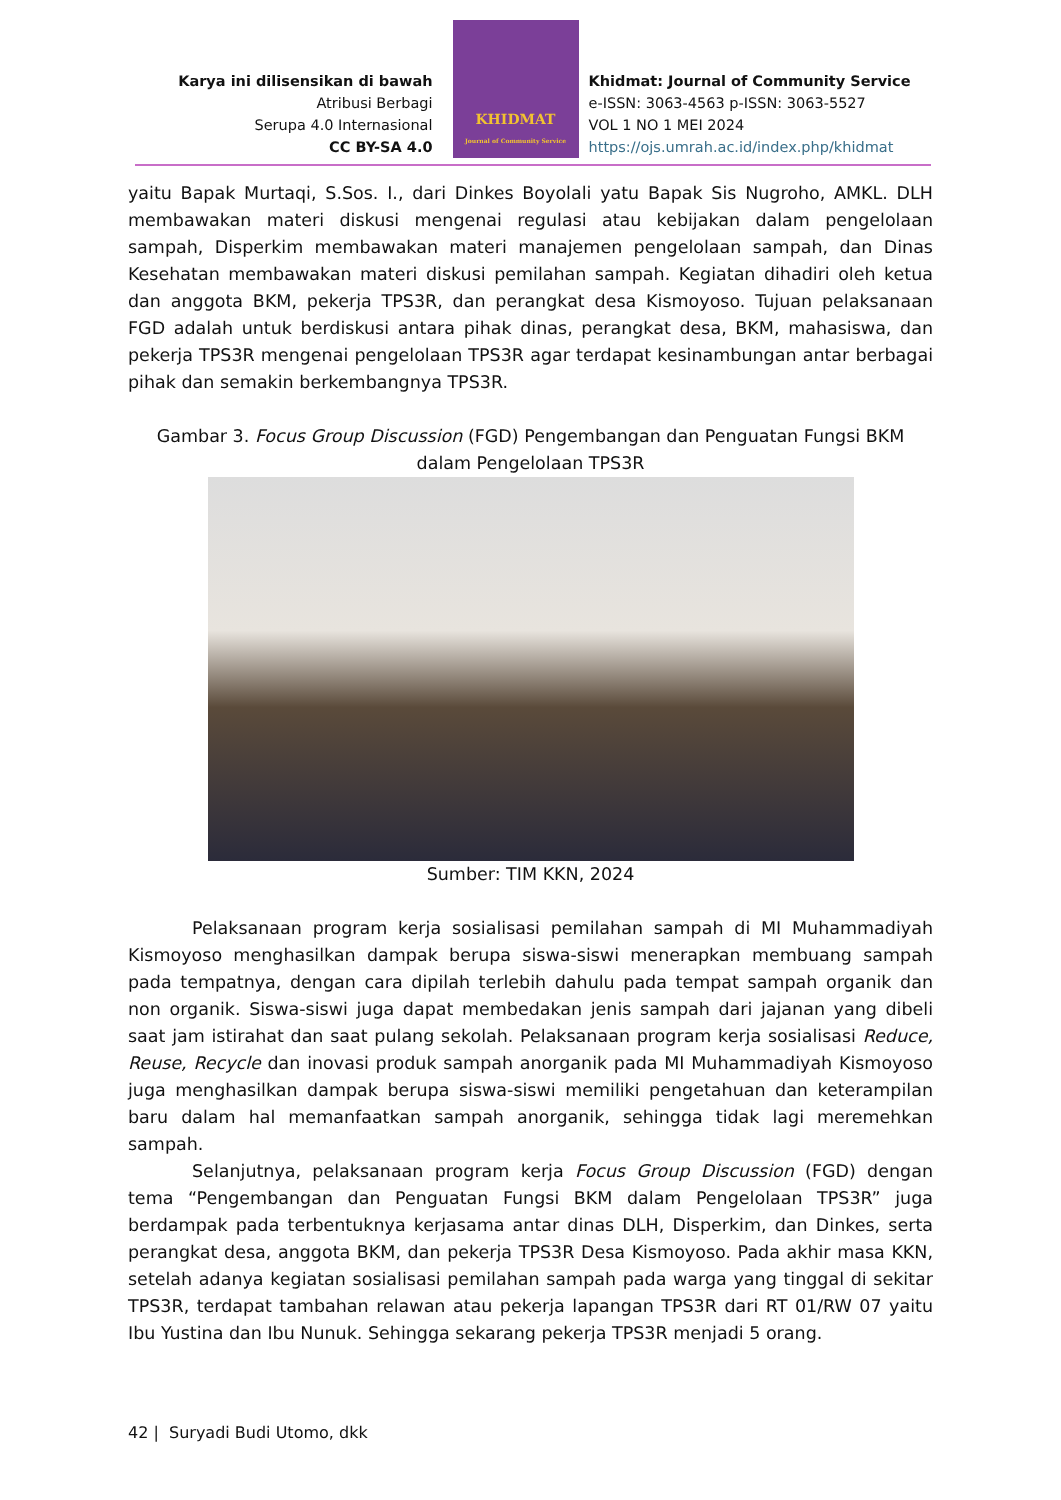Karya ini dilisensikan di bawah
Atribusi Berbagi
Serupa 4.0 Internasional
CC BY-SA 4.0
KHIDMAT
Journal of Community Service
Khidmat: Journal of Community Service
e-ISSN: 3063-4563 p-ISSN: 3063-5527
VOL 1 NO 1 MEI 2024
https://ojs.umrah.ac.id/index.php/khidmat
yaitu Bapak Murtaqi, S.Sos. I., dari Dinkes Boyolali yatu Bapak Sis Nugroho, AMKL. DLH membawakan materi diskusi mengenai regulasi atau kebijakan dalam pengelolaan sampah, Disperkim membawakan materi manajemen pengelolaan sampah, dan Dinas Kesehatan membawakan materi diskusi pemilahan sampah. Kegiatan dihadiri oleh ketua dan anggota BKM, pekerja TPS3R, dan perangkat desa Kismoyoso. Tujuan pelaksanaan FGD adalah untuk berdiskusi antara pihak dinas, perangkat desa, BKM, mahasiswa, dan pekerja TPS3R mengenai pengelolaan TPS3R agar terdapat kesinambungan antar berbagai pihak dan semakin berkembangnya TPS3R.
Gambar 3. Focus Group Discussion (FGD) Pengembangan dan Penguatan Fungsi BKM dalam Pengelolaan TPS3R
Sumber: TIM KKN, 2024
Pelaksanaan program kerja sosialisasi pemilahan sampah di MI Muhammadiyah Kismoyoso menghasilkan dampak berupa siswa-siswi menerapkan membuang sampah pada tempatnya, dengan cara dipilah terlebih dahulu pada tempat sampah organik dan non organik. Siswa-siswi juga dapat membedakan jenis sampah dari jajanan yang dibeli saat jam istirahat dan saat pulang sekolah. Pelaksanaan program kerja sosialisasi Reduce, Reuse, Recycle dan inovasi produk sampah anorganik pada MI Muhammadiyah Kismoyoso juga menghasilkan dampak berupa siswa-siswi memiliki pengetahuan dan keterampilan baru dalam hal memanfaatkan sampah anorganik, sehingga tidak lagi meremehkan sampah.
Selanjutnya, pelaksanaan program kerja Focus Group Discussion (FGD) dengan tema “Pengembangan dan Penguatan Fungsi BKM dalam Pengelolaan TPS3R” juga berdampak pada terbentuknya kerjasama antar dinas DLH, Disperkim, dan Dinkes, serta perangkat desa, anggota BKM, dan pekerja TPS3R Desa Kismoyoso. Pada akhir masa KKN, setelah adanya kegiatan sosialisasi pemilahan sampah pada warga yang tinggal di sekitar TPS3R, terdapat tambahan relawan atau pekerja lapangan TPS3R dari RT 01/RW 07 yaitu Ibu Yustina dan Ibu Nunuk. Sehingga sekarang pekerja TPS3R menjadi 5 orang.
42 | Suryadi Budi Utomo, dkk